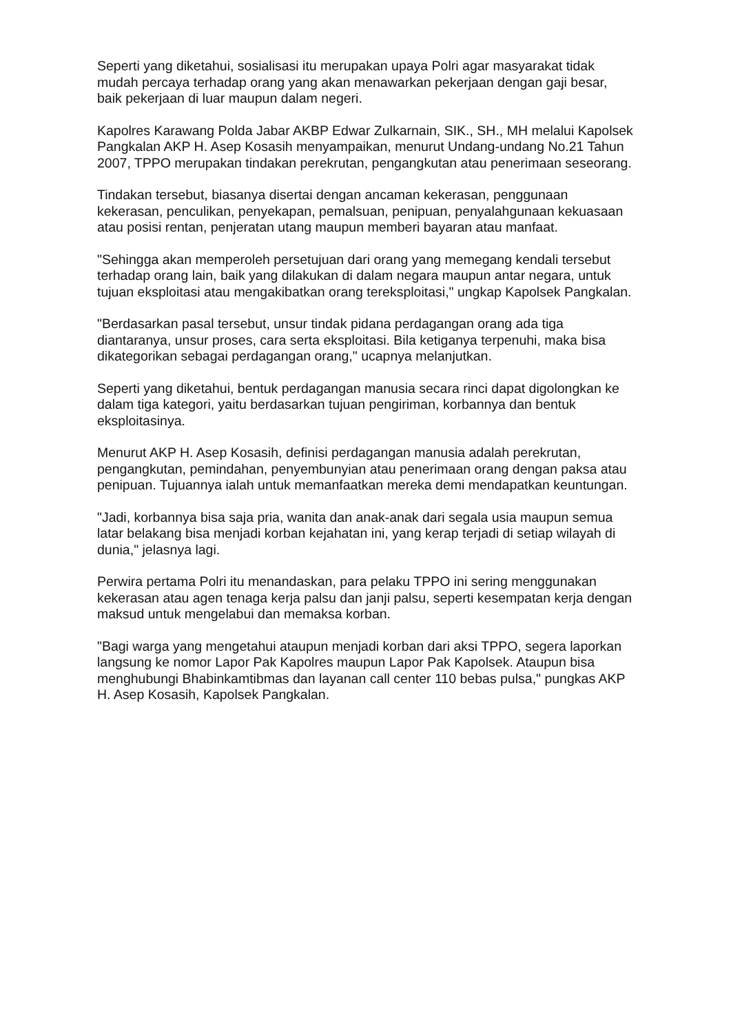Seperti yang diketahui, sosialisasi itu merupakan upaya Polri agar masyarakat tidak mudah percaya terhadap orang yang akan menawarkan pekerjaan dengan gaji besar, baik pekerjaan di luar maupun dalam negeri.
Kapolres Karawang Polda Jabar AKBP Edwar Zulkarnain, SIK., SH., MH melalui Kapolsek Pangkalan AKP H. Asep Kosasih menyampaikan, menurut Undang-undang No.21 Tahun 2007, TPPO merupakan tindakan perekrutan, pengangkutan atau penerimaan seseorang.
Tindakan tersebut, biasanya disertai dengan ancaman kekerasan, penggunaan kekerasan, penculikan, penyekapan, pemalsuan, penipuan, penyalahgunaan kekuasaan atau posisi rentan, penjeratan utang maupun memberi bayaran atau manfaat.
"Sehingga akan memperoleh persetujuan dari orang yang memegang kendali tersebut terhadap orang lain, baik yang dilakukan di dalam negara maupun antar negara, untuk tujuan eksploitasi atau mengakibatkan orang tereksploitasi," ungkap Kapolsek Pangkalan.
"Berdasarkan pasal tersebut, unsur tindak pidana perdagangan orang ada tiga diantaranya, unsur proses, cara serta eksploitasi. Bila ketiganya terpenuhi, maka bisa dikategorikan sebagai perdagangan orang," ucapnya melanjutkan.
Seperti yang diketahui, bentuk perdagangan manusia secara rinci dapat digolongkan ke dalam tiga kategori, yaitu berdasarkan tujuan pengiriman, korbannya dan bentuk eksploitasinya.
Menurut AKP H. Asep Kosasih, definisi perdagangan manusia adalah perekrutan, pengangkutan, pemindahan, penyembunyian atau penerimaan orang dengan paksa atau penipuan. Tujuannya ialah untuk memanfaatkan mereka demi mendapatkan keuntungan.
"Jadi, korbannya bisa saja pria, wanita dan anak-anak dari segala usia maupun semua latar belakang bisa menjadi korban kejahatan ini, yang kerap terjadi di setiap wilayah di dunia," jelasnya lagi.
Perwira pertama Polri itu menandaskan, para pelaku TPPO ini sering menggunakan kekerasan atau agen tenaga kerja palsu dan janji palsu, seperti kesempatan kerja dengan maksud untuk mengelabui dan memaksa korban.
"Bagi warga yang mengetahui ataupun menjadi korban dari aksi TPPO, segera laporkan langsung ke nomor Lapor Pak Kapolres maupun Lapor Pak Kapolsek. Ataupun bisa menghubungi Bhabinkamtibmas dan layanan call center 110 bebas pulsa," pungkas AKP H. Asep Kosasih, Kapolsek Pangkalan.